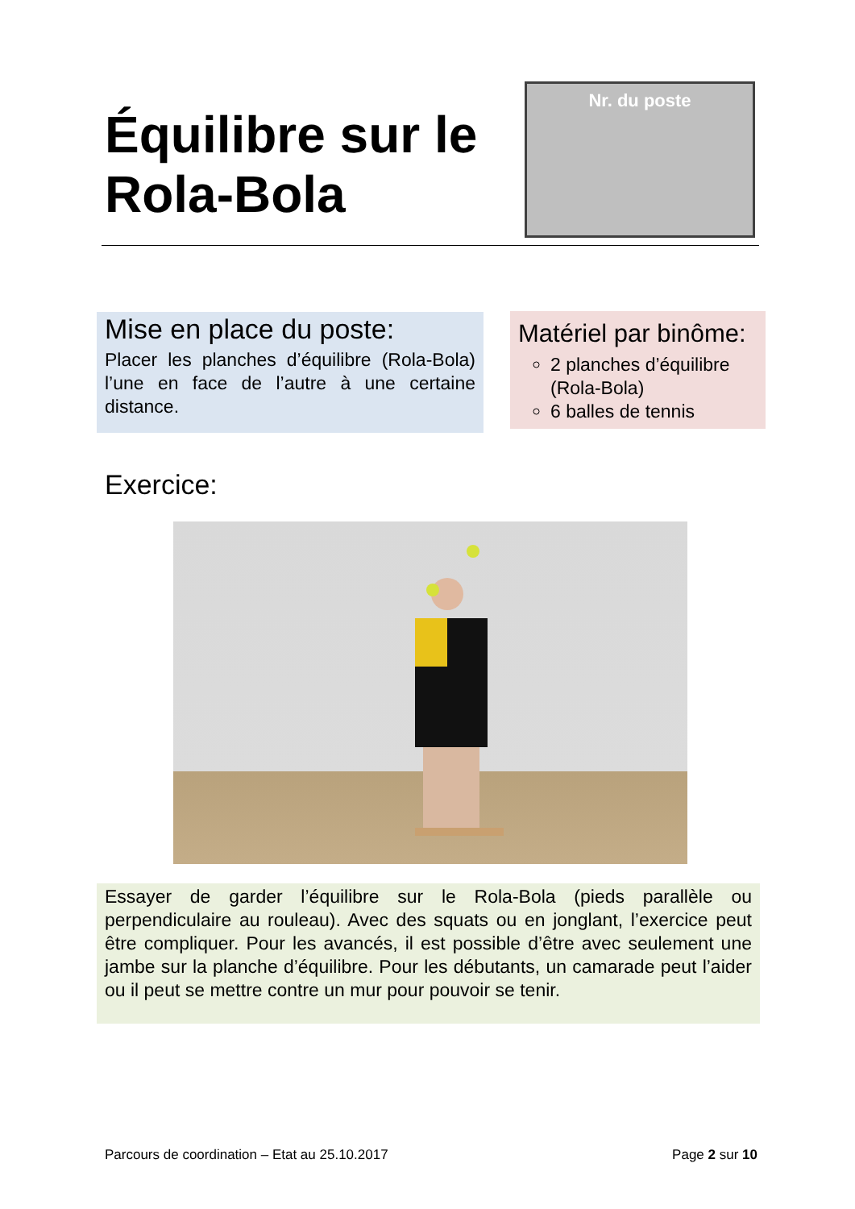Équilibre sur le
Rola-Bola
Nr. du poste
Mise en place du poste:
Placer les planches d’équilibre (Rola-Bola) l’une en face de l’autre à une certaine distance.
Matériel par binôme:
2 planches d’équilibre (Rola-Bola)
6 balles de tennis
Exercice:
Essayer de garder l’équilibre sur le Rola-Bola (pieds parallèle ou perpendiculaire au rouleau). Avec des squats ou en jonglant, l’exercice peut être compliquer. Pour les avancés, il est possible d’être avec seulement une jambe sur la planche d’équilibre. Pour les débutants, un camarade peut l’aider ou il peut se mettre contre un mur pour pouvoir se tenir.
Parcours de coordination – Etat au 25.10.2017 Page 2 sur 10